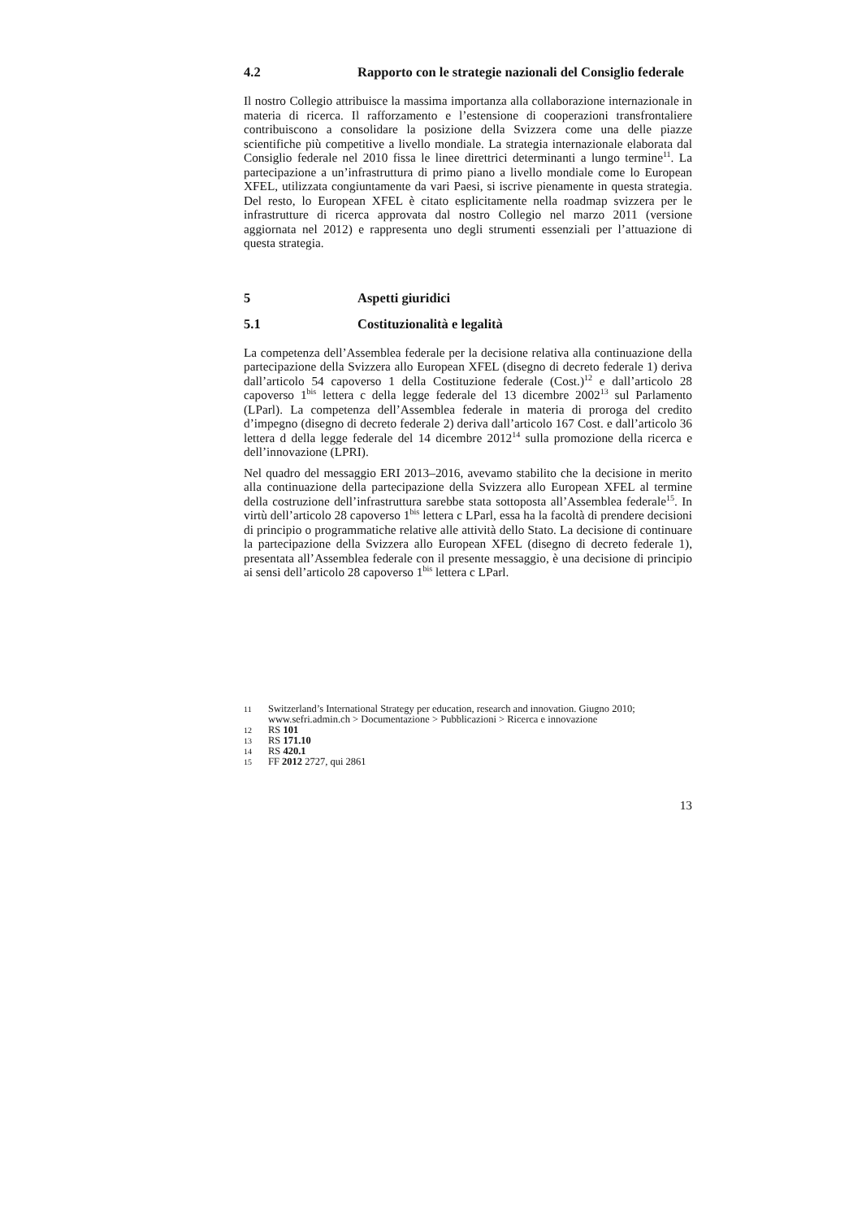4.2 Rapporto con le strategie nazionali del Consiglio federale
Il nostro Collegio attribuisce la massima importanza alla collaborazione internazionale in materia di ricerca. Il rafforzamento e l’estensione di cooperazioni transfrontaliere contribuiscono a consolidare la posizione della Svizzera come una delle piazze scientifiche più competitive a livello mondiale. La strategia internazionale elaborata dal Consiglio federale nel 2010 fissa le linee direttrici determinanti a lungo termine<sup>11</sup>. La partecipazione a un’infrastruttura di primo piano a livello mondiale come lo European XFEL, utilizzata congiuntamente da vari Paesi, si iscrive pienamente in questa strategia. Del resto, lo European XFEL è citato esplicitamente nella roadmap svizzera per le infrastrutture di ricerca approvata dal nostro Collegio nel marzo 2011 (versione aggiornata nel 2012) e rappresenta uno degli strumenti essenziali per l’attuazione di questa strategia.
5 Aspetti giuridici
5.1 Costituzionalità e legalità
La competenza dell’Assemblea federale per la decisione relativa alla continuazione della partecipazione della Svizzera allo European XFEL (disegno di decreto federale 1) deriva dall’articolo 54 capoverso 1 della Costituzione federale (Cost.)<sup>12</sup> e dall’articolo 28 capoverso 1<sup>bis</sup> lettera c della legge federale del 13 dicembre 2002<sup>13</sup> sul Parlamento (LParl). La competenza dell’Assemblea federale in materia di proroga del credito d’impegno (disegno di decreto federale 2) deriva dall’articolo 167 Cost. e dall’articolo 36 lettera d della legge federale del 14 dicembre 2012<sup>14</sup> sulla promozione della ricerca e dell’innovazione (LPRI).
Nel quadro del messaggio ERI 2013–2016, avevamo stabilito che la decisione in merito alla continuazione della partecipazione della Svizzera allo European XFEL al termine della costruzione dell’infrastruttura sarebbe stata sottoposta all’Assemblea federale<sup>15</sup>. In virtù dell’articolo 28 capoverso 1<sup>bis</sup> lettera c LParl, essa ha la facoltà di prendere decisioni di principio o programmatiche relative alle attività dello Stato. La decisione di continuare la partecipazione della Svizzera allo European XFEL (disegno di decreto federale 1), presentata all’Assemblea federale con il presente messaggio, è una decisione di principio ai sensi dell’articolo 28 capoverso 1<sup>bis</sup> lettera c LParl.
11 Switzerland’s International Strategy per education, research and innovation. Giugno 2010; www.sefri.admin.ch > Documentazione > Pubblicazioni > Ricerca e innovazione
12 RS 101
13 RS 171.10
14 RS 420.1
15 FF 2012 2727, qui 2861
13